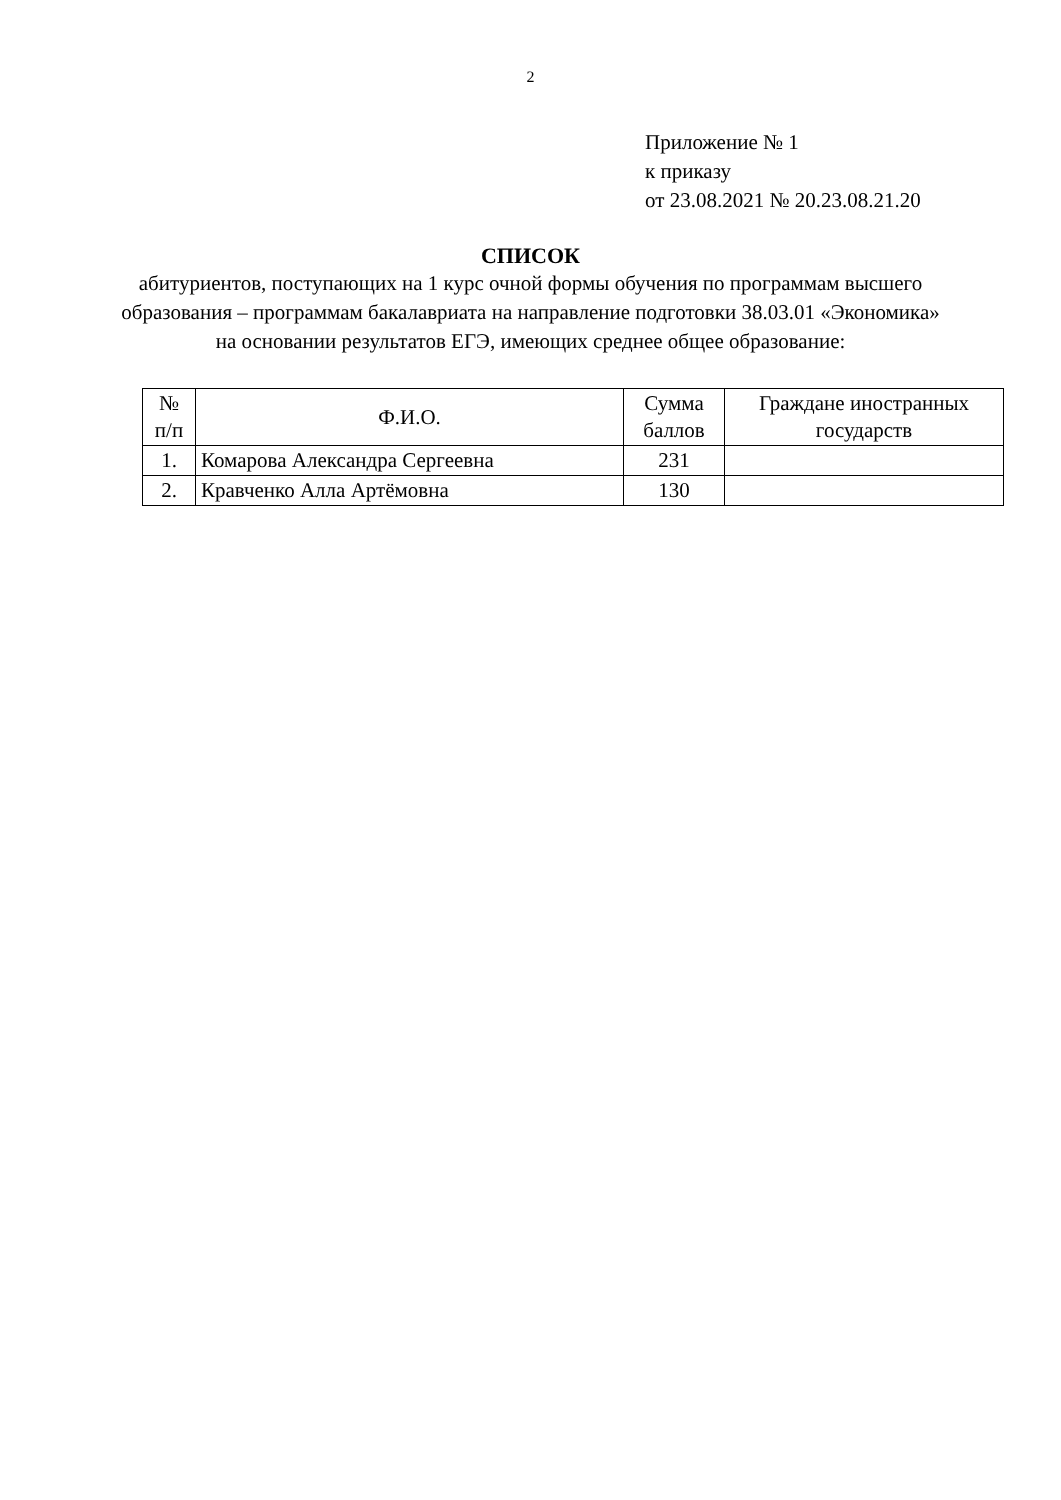2
Приложение № 1
к приказу
от 23.08.2021 № 20.23.08.21.20
СПИСОК
абитуриентов, поступающих на 1 курс очной формы обучения по программам высшего образования – программам бакалавриата на направление подготовки 38.03.01 «Экономика» на основании результатов ЕГЭ, имеющих среднее общее образование:
| № п/п | Ф.И.О. | Сумма баллов | Граждане иностранных государств |
| --- | --- | --- | --- |
| 1. | Комарова Александра Сергеевна | 231 | |
| 2. | Кравченко Алла Артёмовна | 130 | |